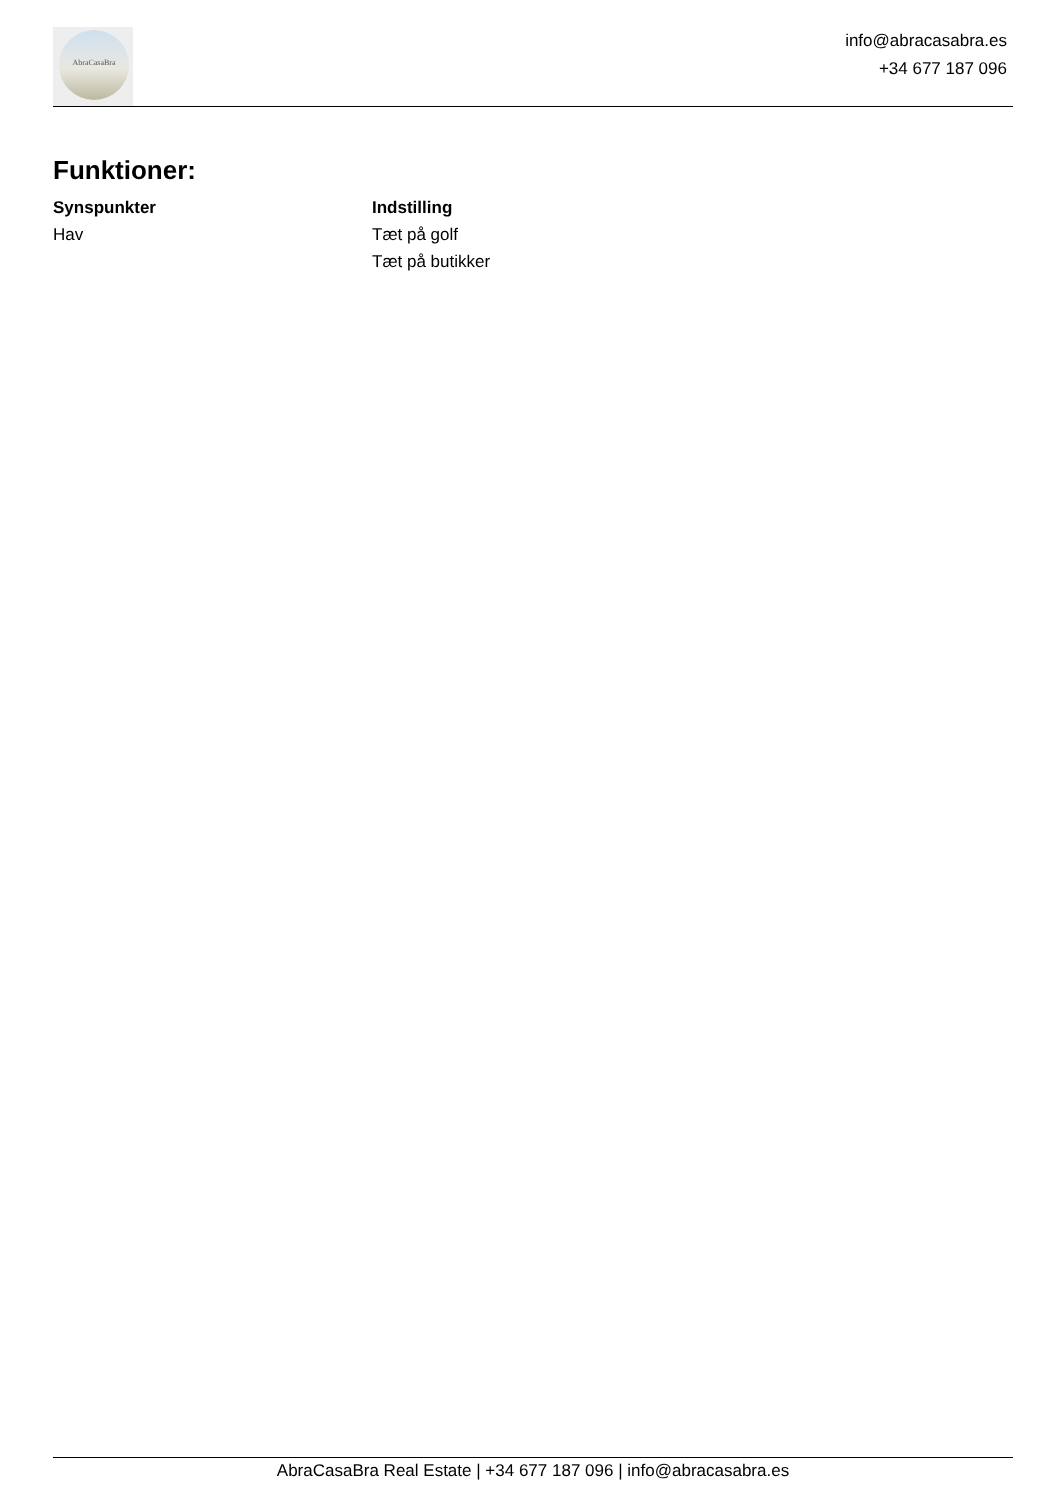AbraCasaBra
info@abracasabra.es
+34 677 187 096
Funktioner:
Synspunkter
Hav
Indstilling
Tæt på golf
Tæt på butikker
AbraCasaBra Real Estate | +34 677 187 096 | info@abracasabra.es